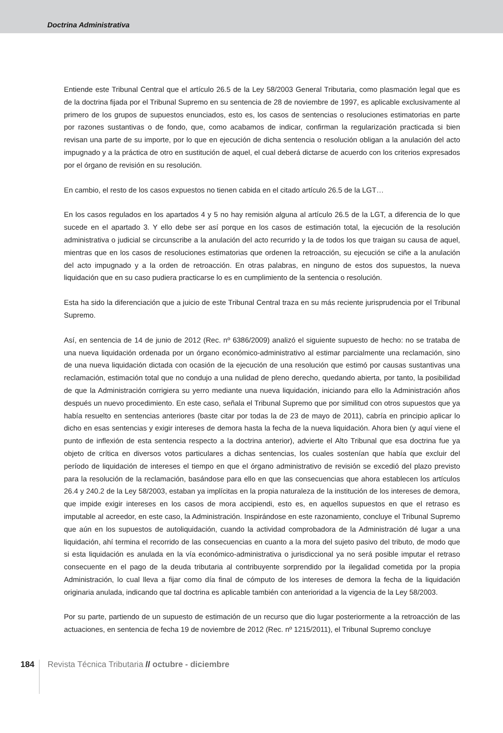Doctrina Administrativa
Entiende este Tribunal Central que el artículo 26.5 de la Ley 58/2003 General Tributaria, como plasmación legal que es de la doctrina fijada por el Tribunal Supremo en su sentencia de 28 de noviembre de 1997, es aplicable exclusivamente al primero de los grupos de supuestos enunciados, esto es, los casos de sentencias o resoluciones estimatorias en parte por razones sustantivas o de fondo, que, como acabamos de indicar, confirman la regularización practicada si bien revisan una parte de su importe, por lo que en ejecución de dicha sentencia o resolución obligan a la anulación del acto impugnado y a la práctica de otro en sustitución de aquel, el cual deberá dictarse de acuerdo con los criterios expresados por el órgano de revisión en su resolución.
En cambio, el resto de los casos expuestos no tienen cabida en el citado artículo 26.5 de la LGT…
En los casos regulados en los apartados 4 y 5 no hay remisión alguna al artículo 26.5 de la LGT, a diferencia de lo que sucede en el apartado 3. Y ello debe ser así porque en los casos de estimación total, la ejecución de la resolución administrativa o judicial se circunscribe a la anulación del acto recurrido y la de todos los que traigan su causa de aquel, mientras que en los casos de resoluciones estimatorias que ordenen la retroacción, su ejecución se ciñe a la anulación del acto impugnado y a la orden de retroacción. En otras palabras, en ninguno de estos dos supuestos, la nueva liquidación que en su caso pudiera practicarse lo es en cumplimiento de la sentencia o resolución.
Esta ha sido la diferenciación que a juicio de este Tribunal Central traza en su más reciente jurisprudencia por el Tribunal Supremo.
Así, en sentencia de 14 de junio de 2012 (Rec. nº 6386/2009) analizó el siguiente supuesto de hecho: no se trataba de una nueva liquidación ordenada por un órgano económico-administrativo al estimar parcialmente una reclamación, sino de una nueva liquidación dictada con ocasión de la ejecución de una resolución que estimó por causas sustantivas una reclamación, estimación total que no condujo a una nulidad de pleno derecho, quedando abierta, por tanto, la posibilidad de que la Administración corrigiera su yerro mediante una nueva liquidación, iniciando para ello la Administración años después un nuevo procedimiento. En este caso, señala el Tribunal Supremo que por similitud con otros supuestos que ya había resuelto en sentencias anteriores (baste citar por todas la de 23 de mayo de 2011), cabría en principio aplicar lo dicho en esas sentencias y exigir intereses de demora hasta la fecha de la nueva liquidación. Ahora bien (y aquí viene el punto de inflexión de esta sentencia respecto a la doctrina anterior), advierte el Alto Tribunal que esa doctrina fue ya objeto de crítica en diversos votos particulares a dichas sentencias, los cuales sostenían que había que excluir del período de liquidación de intereses el tiempo en que el órgano administrativo de revisión se excedió del plazo previsto para la resolución de la reclamación, basándose para ello en que las consecuencias que ahora establecen los artículos 26.4 y 240.2 de la Ley 58/2003, estaban ya implícitas en la propia naturaleza de la institución de los intereses de demora, que impide exigir intereses en los casos de mora accipiendi, esto es, en aquellos supuestos en que el retraso es imputable al acreedor, en este caso, la Administración. Inspirándose en este razonamiento, concluye el Tribunal Supremo que aún en los supuestos de autoliquidación, cuando la actividad comprobadora de la Administración dé lugar a una liquidación, ahí termina el recorrido de las consecuencias en cuanto a la mora del sujeto pasivo del tributo, de modo que si esta liquidación es anulada en la vía económico-administrativa o jurisdiccional ya no será posible imputar el retraso consecuente en el pago de la deuda tributaria al contribuyente sorprendido por la ilegalidad cometida por la propia Administración, lo cual lleva a fijar como día final de cómputo de los intereses de demora la fecha de la liquidación originaria anulada, indicando que tal doctrina es aplicable también con anterioridad a la vigencia de la Ley 58/2003.
Por su parte, partiendo de un supuesto de estimación de un recurso que dio lugar posteriormente a la retroacción de las actuaciones, en sentencia de fecha 19 de noviembre de 2012 (Rec. nº 1215/2011), el Tribunal Supremo concluye
184 Revista Técnica Tributaria // octubre - diciembre